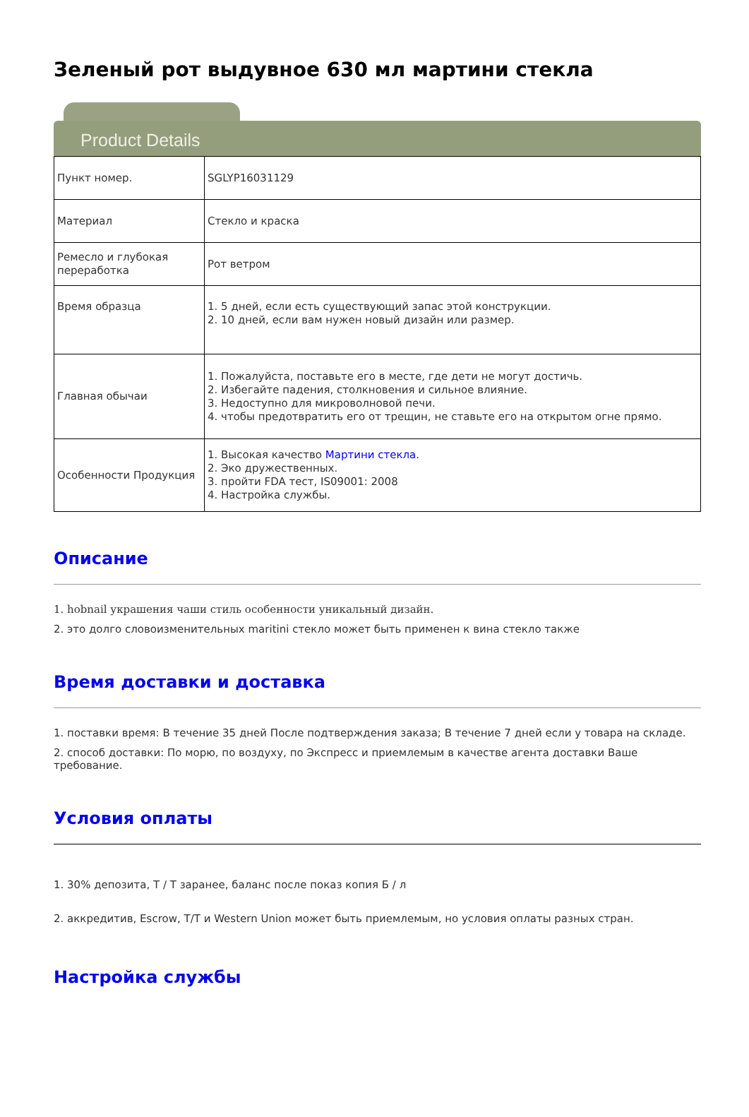Зеленый рот выдувное 630 мл мартини стекла
Product Details
| Пункт номер. | SGLYP16031129 |
| Материал | Стекло и краска |
| Ремесло и глубокая переработка | Рот ветром |
| Время образца | 1. 5 дней, если есть существующий запас этой конструкции. 2. 10 дней, если вам нужен новый дизайн или размер. |
| Главная обычаи | 1. Пожалуйста, поставьте его в месте, где дети не могут достичь. 2. Избегайте падения, столкновения и сильное влияние. 3. Недоступно для микроволновой печи. 4. чтобы предотвратить его от трещин, не ставьте его на открытом огне прямо. |
| Особенности Продукция | 1. Высокая качество Мартини стекла . 2. Эко дружественных. 3. пройти FDA тест, IS09001: 2008 4. Настройка службы. |
Описание
1. hobnail украшения чаши стиль особенности уникальный дизайн.
2. это долго словоизменительных maritini стекло может быть применен к вина стекло также
Время доставки и доставка
1. поставки время: В течение 35 дней После подтверждения заказа; В течение 7 дней если у товара на складе.
2. способ доставки: По морю, по воздуху, по Экспресс и приемлемым в качестве агента доставки Ваше требование.
Условия оплаты
1. 30% депозита, T / T заранее, баланс после показ копия Б / л
2. аккредитив, Escrow, T/T и Western Union может быть приемлемым, но условия оплаты разных стран.
Настройка службы